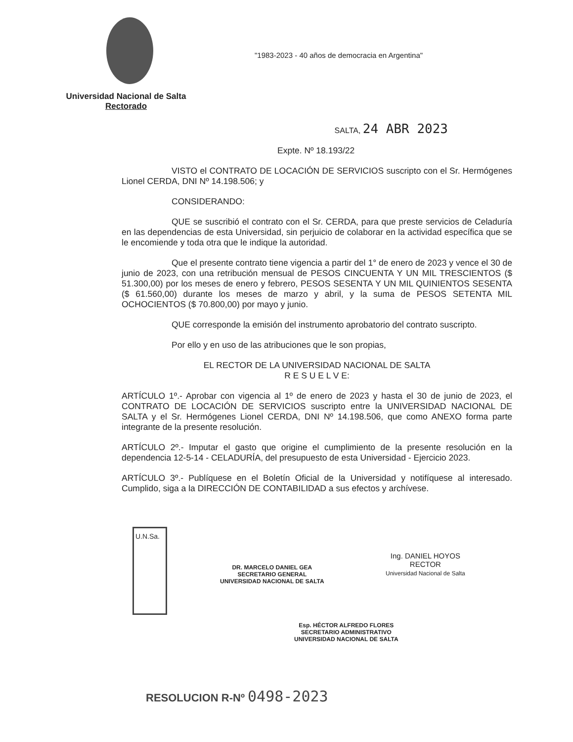"1983-2023 - 40 años de democracia en Argentina"
Universidad Nacional de Salta
Rectorado
SALTA, 24 ABR 2023
Expte. Nº 18.193/22
VISTO el CONTRATO DE LOCACIÓN DE SERVICIOS suscripto con el Sr. Hermógenes Lionel CERDA, DNI Nº 14.198.506; y
CONSIDERANDO:
QUE se suscribió el contrato con el Sr. CERDA, para que preste servicios de Celaduría en las dependencias de esta Universidad, sin perjuicio de colaborar en la actividad específica que se le encomiende y toda otra que le indique la autoridad.
Que el presente contrato tiene vigencia a partir del 1° de enero de 2023 y vence el 30 de junio de 2023, con una retribución mensual de PESOS CINCUENTA Y UN MIL TRESCIENTOS ($ 51.300,00) por los meses de enero y febrero, PESOS SESENTA Y UN MIL QUINIENTOS SESENTA ($ 61.560,00) durante los meses de marzo y abril, y la suma de PESOS SETENTA MIL OCHOCIENTOS ($ 70.800,00) por mayo y junio.
QUE corresponde la emisión del instrumento aprobatorio del contrato suscripto.
Por ello y en uso de las atribuciones que le son propias,
EL RECTOR DE LA UNIVERSIDAD NACIONAL DE SALTA
R E S U E L V E:
ARTÍCULO 1º.- Aprobar con vigencia al 1º de enero de 2023 y hasta el 30 de junio de 2023, el CONTRATO DE LOCACIÓN DE SERVICIOS suscripto entre la UNIVERSIDAD NACIONAL DE SALTA y el Sr. Hermógenes Lionel CERDA, DNI Nº 14.198.506, que como ANEXO forma parte integrante de la presente resolución.
ARTÍCULO 2º.- Imputar el gasto que origine el cumplimiento de la presente resolución en la dependencia 12-5-14 - CELADURÍA, del presupuesto de esta Universidad - Ejercicio 2023.
ARTÍCULO 3º.- Publíquese en el Boletín Oficial de la Universidad y notifíquese al interesado. Cumplido, siga a la DIRECCIÓN DE CONTABILIDAD a sus efectos y archívese.
U.N.Sa.
Ing. DANIEL HOYOS
RECTOR
Universidad Nacional de Salta
DR. MARCELO DANIEL GEA
SECRETARIO GENERAL
UNIVERSIDAD NACIONAL DE SALTA
Esp. HÉCTOR ALFREDO FLORES
SECRETARIO ADMINISTRATIVO
UNIVERSIDAD NACIONAL DE SALTA
RESOLUCION R-Nº 0498-2023